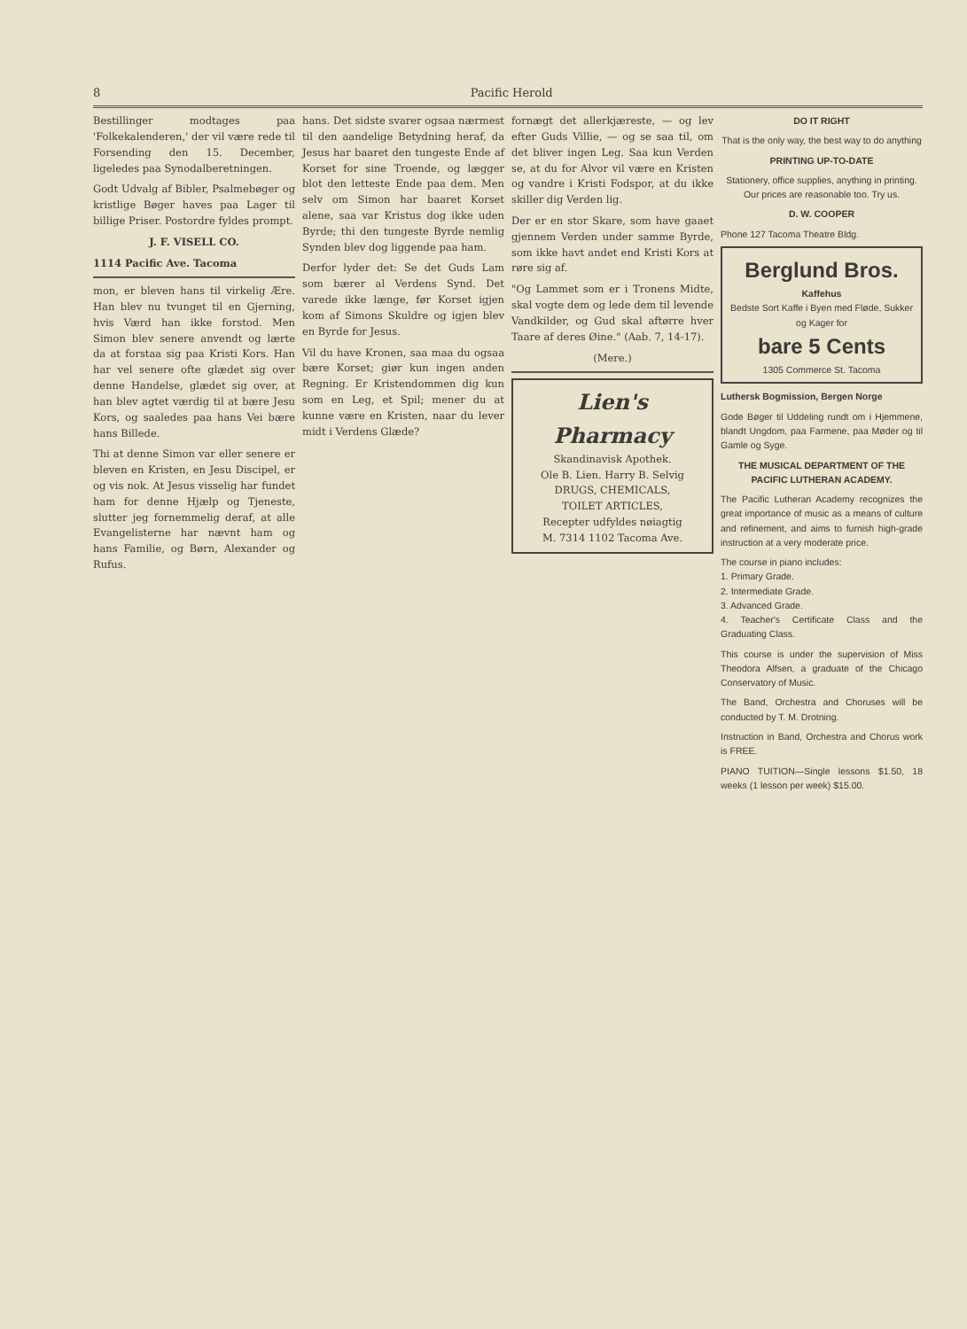8 Pacific Herold
Bestillinger modtages paa 'Folkekalenderen,' der vil være rede til Forsending den 15. December, ligeledes paa Synodalberetningen.
Godt Udvalg af Bibler, Psalmebøger og kristlige Bøger haves paa Lager til billige Priser. Postordre fyldes prompt.
J. F. VISELL CO.
1114 Pacific Ave. Tacoma
mon, er bleven hans til virkelig Ære. Han blev nu tvunget til en Gjerning, hvis Værd han ikke forstod. Men Simon blev senere anvendt og lærte da at forstaa sig paa Kristi Kors. Han har vel senere ofte glædet sig over denne Handelse, glædet sig over, at han blev agtet værdig til at bære Jesu Kors, og saaledes paa hans Vei bære hans Billede.
Thi at denne Simon var eller senere er bleven en Kristen, en Jesu Discipel, er og vis nok. At Jesus visselig har fundet ham for denne Hjælp og Tjeneste, slutter jeg fornemmelig deraf, at alle Evangelisterne har nævnt ham og hans Familie, og Børn, Alexander og Rufus.
hans. Det sidste svarer ogsaa nærmest til den aandelige Betydning heraf, da Jesus har baaret den tungeste Ende af Korset for sine Troende, og lægger blot den letteste Ende paa dem. Men selv om Simon har baaret Korset alene, saa var Kristus dog ikke uden Byrde; thi den tungeste Byrde nemlig Synden blev dog liggende paa ham.
Derfor lyder det: Se det Guds Lam som bærer al Verdens Synd. Det varede ikke længe, før Korset igjen kom af Simons Skuldre og igjen blev en Byrde for Jesus.
Vil du have Kronen, saa maa du ogsaa bære Korset; giør kun ingen anden Regning. Er Kristendommen dig kun som en Leg, et Spil; mener du at kunne være en Kristen, naar du lever midt i Verdens Glæde?
fornægt det allerkjæreste, — og lev efter Guds Villie, — og se saa til, om det bliver ingen Leg. Saa kun Verden se, at du for Alvor vil være en Kristen og vandre i Kristi Fodspor, at du ikke skiller dig Verden lig.
Der er en stor Skare, som have gaaet gjennem Verden under samme Byrde, som ikke havt andet end Kristi Kors at røre sig af.
"Og Lammet som er i Tronens Midte, skal vogte dem og lede dem til levende Vandkilder, og Gud skal aftørre hver Taare af deres Øine." (Aab. 7, 14-17).
(Mere.)
Lien's Pharmacy
Skandinavisk Apothek.
Ole B. Lien. Harry B. Selvig
DRUGS, CHEMICALS,
TOILET ARTICLES,
Recepter udfyldes nøiagtig
M. 7314 1102 Tacoma Ave.
DO IT RIGHT
That is the only way, the best way to do anything
PRINTING UP-TO-DATE
Stationery, office supplies, anything in printing. Our prices are reasonable too. Try us.
D. W. COOPER
Phone 127 Tacoma Theatre Bldg.
Berglund Bros.
Kaffehus
Bedste Sort Kaffe i Byen med Fløde, Sukker og Kager for
bare 5 Cents
1305 Commerce St. Tacoma
Luthersk Bogmission, Bergen Norge
Gode Bøger til Uddeling rundt om i Hjemmene, blandt Ungdom, paa Farmene, paa Møder og til Gamle og Syge.
THE MUSICAL DEPARTMENT OF THE PACIFIC LUTHERAN ACADEMY.
The Pacific Lutheran Academy recognizes the great importance of music as a means of culture and refinement, and aims to furnish high-grade instruction at a very moderate price.
The course in piano includes:
1. Primary Grade.
2. Intermediate Grade.
3. Advanced Grade.
4. Teacher's Certificate Class and the Graduating Class.
This course is under the supervision of Miss Theodora Alfsen, a graduate of the Chicago Conservatory of Music.
The Band, Orchestra and Choruses will be conducted by T. M. Drotning.
Instruction in Band, Orchestra and Chorus work is FREE.
PIANO TUITION—Single lessons $1.50, 18 weeks (1 lesson per week) $15.00.